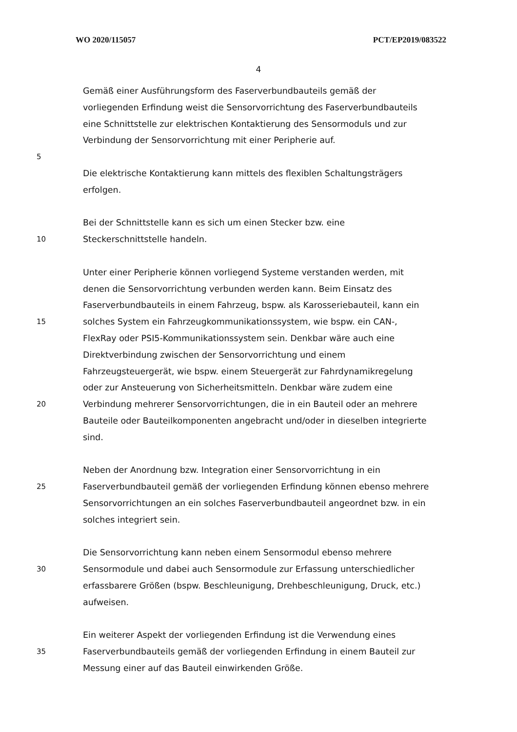WO 2020/115057 PCT/EP2019/083522
4
Gemäß einer Ausführungsform des Faserverbundbauteils gemäß der
vorliegenden Erfindung weist die Sensorvorrichtung des Faserverbundbauteils
eine Schnittstelle zur elektrischen Kontaktierung des Sensormoduls und zur
Verbindung der Sensorvorrichtung mit einer Peripherie auf.
5
Die elektrische Kontaktierung kann mittels des flexiblen Schaltungsträgers
erfolgen.
Bei der Schnittstelle kann es sich um einen Stecker bzw. eine
10 Steckerschnittstelle handeln.
Unter einer Peripherie können vorliegend Systeme verstanden werden, mit
denen die Sensorvorrichtung verbunden werden kann. Beim Einsatz des
Faserverbundbauteils in einem Fahrzeug, bspw. als Karosseriebauteil, kann ein
15 solches System ein Fahrzeugkommunikationssystem, wie bspw. ein CAN-,
FlexRay oder PSI5-Kommunikationssystem sein. Denkbar wäre auch eine
Direktverbindung zwischen der Sensorvorrichtung und einem
Fahrzeugsteuergerät, wie bspw. einem Steuergerät zur Fahrdynamikregelung
oder zur Ansteuerung von Sicherheitsmitteln. Denkbar wäre zudem eine
20 Verbindung mehrerer Sensorvorrichtungen, die in ein Bauteil oder an mehrere
Bauteile oder Bauteilkomponenten angebracht und/oder in dieselben integrierte
sind.
Neben der Anordnung bzw. Integration einer Sensorvorrichtung in ein
25 Faserverbundbauteil gemäß der vorliegenden Erfindung können ebenso mehrere
Sensorvorrichtungen an ein solches Faserverbundbauteil angeordnet bzw. in ein
solches integriert sein.
Die Sensorvorrichtung kann neben einem Sensormodul ebenso mehrere
30 Sensormodule und dabei auch Sensormodule zur Erfassung unterschiedlicher
erfassbarere Größen (bspw. Beschleunigung, Drehbeschleunigung, Druck, etc.)
aufweisen.
Ein weiterer Aspekt der vorliegenden Erfindung ist die Verwendung eines
35 Faserverbundbauteils gemäß der vorliegenden Erfindung in einem Bauteil zur
Messung einer auf das Bauteil einwirkenden Größe.